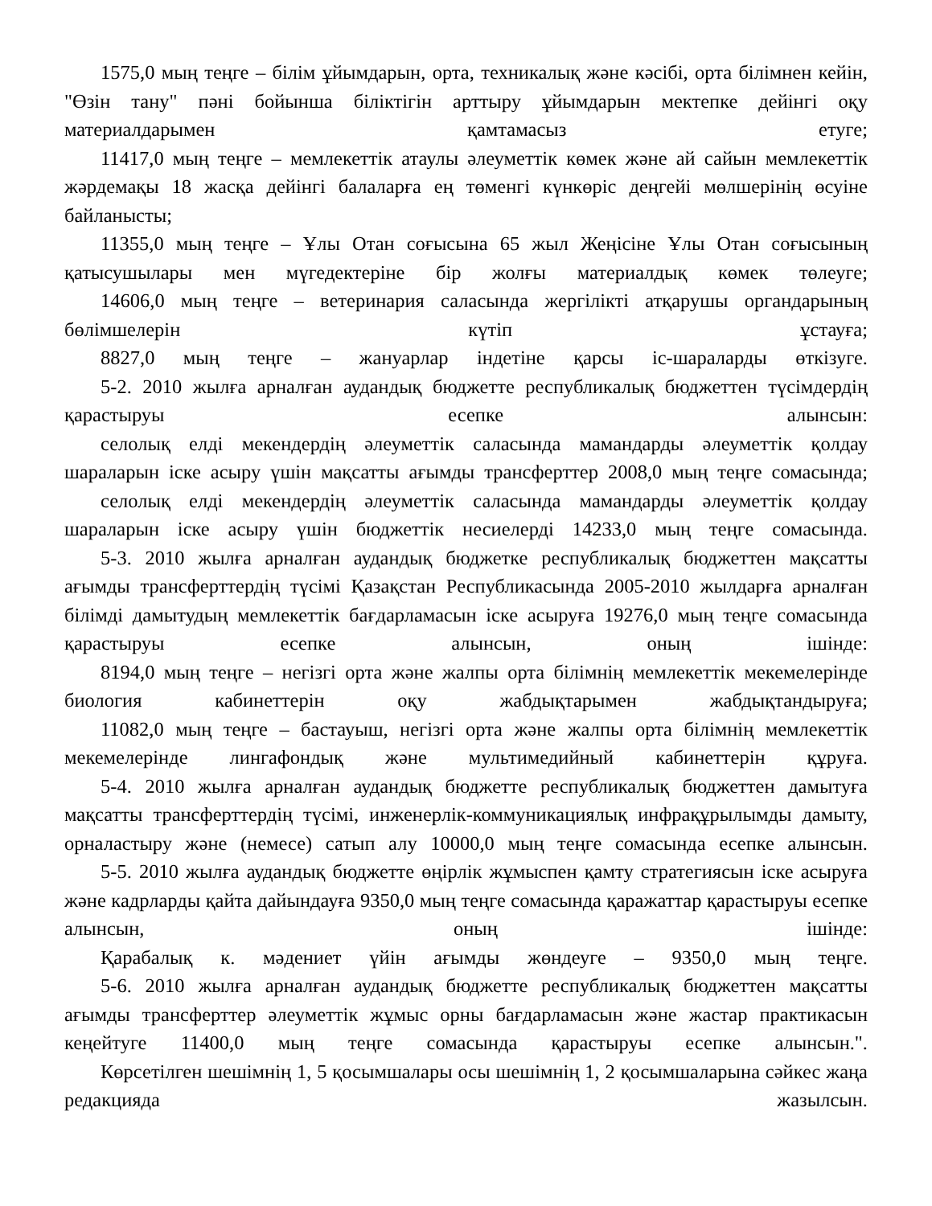1575,0 мың теңге – білім ұйымдарын, орта, техникалық және кәсібі, орта білімнен кейін, "Өзін тану" пәні бойынша біліктігін арттыру ұйымдарын мектепке дейінгі оқу материалдарымен қамтамасыз етуге;
11417,0 мың теңге – мемлекеттік атаулы әлеуметтік көмек және ай сайын мемлекеттік жәрдемақы 18 жасқа дейінгі балаларға ең төменгі күнкөріс деңгейі мөлшерінің өсуіне байланысты;
11355,0 мың теңге – Ұлы Отан соғысына 65 жыл Жеңісіне Ұлы Отан соғысының қатысушылары мен мүгедектеріне бір жолғы материалдық көмек төлеуге;
14606,0 мың теңге – ветеринария саласында жергілікті атқарушы органдарының бөлімшелерін күтіп ұстауға;
8827,0 мың теңге – жануарлар індетіне қарсы іс-шараларды өткізуге.
5-2. 2010 жылға арналған аудандық бюджетте республикалық бюджеттен түсімдердің қарастыруы есепке алынсын:
селолық елді мекендердің әлеуметтік саласында мамандарды әлеуметтік қолдау шараларын іске асыру үшін мақсатты ағымды трансферттер 2008,0 мың теңге сомасында;
селолық елді мекендердің әлеуметтік саласында мамандарды әлеуметтік қолдау шараларын іске асыру үшін бюджеттік несиелерді 14233,0 мың теңге сомасында.
5-3. 2010 жылға арналған аудандық бюджетке республикалық бюджеттен мақсатты ағымды трансферттердің түсімі Қазақстан Республикасында 2005-2010 жылдарға арналған білімді дамытудың мемлекеттік бағдарламасын іске асыруға 19276,0 мың теңге сомасында қарастыруы есепке алынсын, оның ішінде:
8194,0 мың теңге – негізгі орта және жалпы орта білімнің мемлекеттік мекемелерінде биология кабинеттерін оқу жабдықтарымен жабдықтандыруға;
11082,0 мың теңге – бастауыш, негізгі орта және жалпы орта білімнің мемлекеттік мекемелерінде лингафондық және мультимедийный кабинеттерін құруға.
5-4. 2010 жылға арналған аудандық бюджетте республикалық бюджеттен дамытуға мақсатты трансферттердің түсімі, инженерлік-коммуникациялық инфрақұрылымды дамыту, орналастыру және (немесе) сатып алу 10000,0 мың теңге сомасында есепке алынсын.
5-5. 2010 жылға аудандық бюджетте өңірлік жұмыспен қамту стратегиясын іске асыруға және кадрларды қайта дайындауға 9350,0 мың теңге сомасында қаражаттар қарастыруы есепке алынсын, оның ішінде:
Қарабалық к. мәдениет үйін ағымды жөндеуге – 9350,0 мың теңге.
5-6. 2010 жылға арналған аудандық бюджетте республикалық бюджеттен мақсатты ағымды трансферттер әлеуметтік жұмыс орны бағдарламасын және жастар практикасын кеңейтуге 11400,0 мың теңге сомасында қарастыруы есепке алынсын.".
Көрсетілген шешімнің 1, 5 қосымшалары осы шешімнің 1, 2 қосымшаларына сәйкес жаңа редакцияда жазылсын.